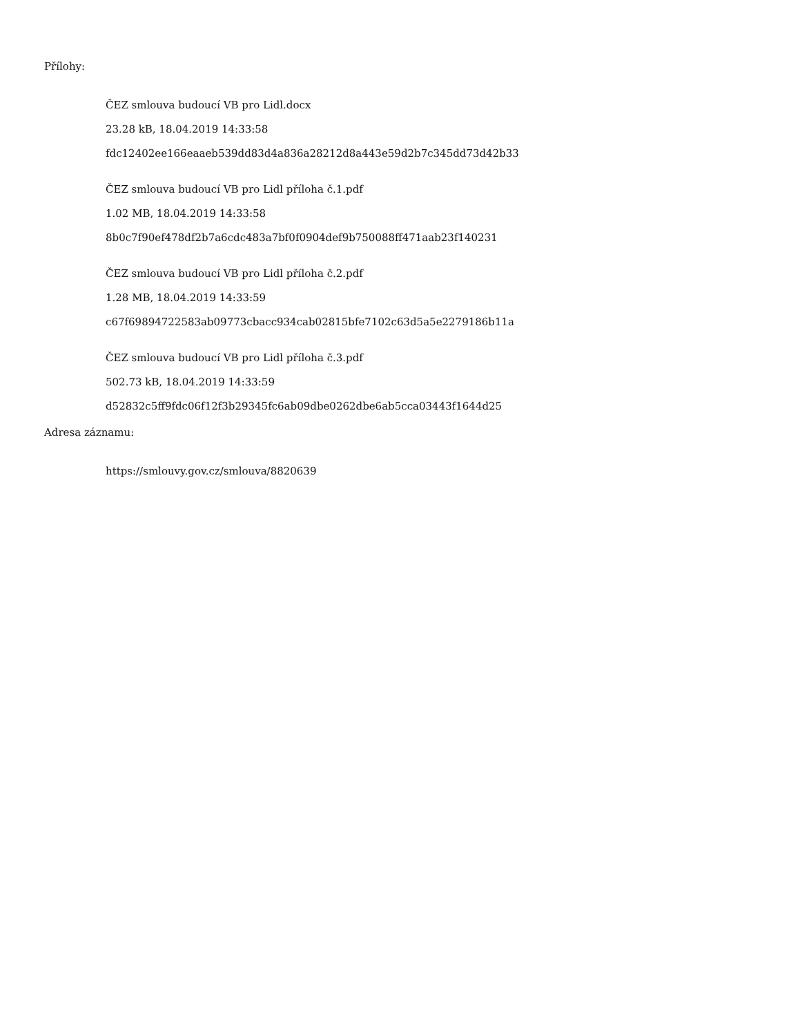Přílohy:
ČEZ smlouva budoucí VB pro Lidl.docx
23.28 kB, 18.04.2019 14:33:58
fdc12402ee166eaaeb539dd83d4a836a28212d8a443e59d2b7c345dd73d42b33
ČEZ smlouva budoucí VB pro Lidl příloha č.1.pdf
1.02 MB, 18.04.2019 14:33:58
8b0c7f90ef478df2b7a6cdc483a7bf0f0904def9b750088ff471aab23f140231
ČEZ smlouva budoucí VB pro Lidl příloha č.2.pdf
1.28 MB, 18.04.2019 14:33:59
c67f69894722583ab09773cbacc934cab02815bfe7102c63d5a5e2279186b11a
ČEZ smlouva budoucí VB pro Lidl příloha č.3.pdf
502.73 kB, 18.04.2019 14:33:59
d52832c5ff9fdc06f12f3b29345fc6ab09dbe0262dbe6ab5cca03443f1644d25
Adresa záznamu:
https://smlouvy.gov.cz/smlouva/8820639